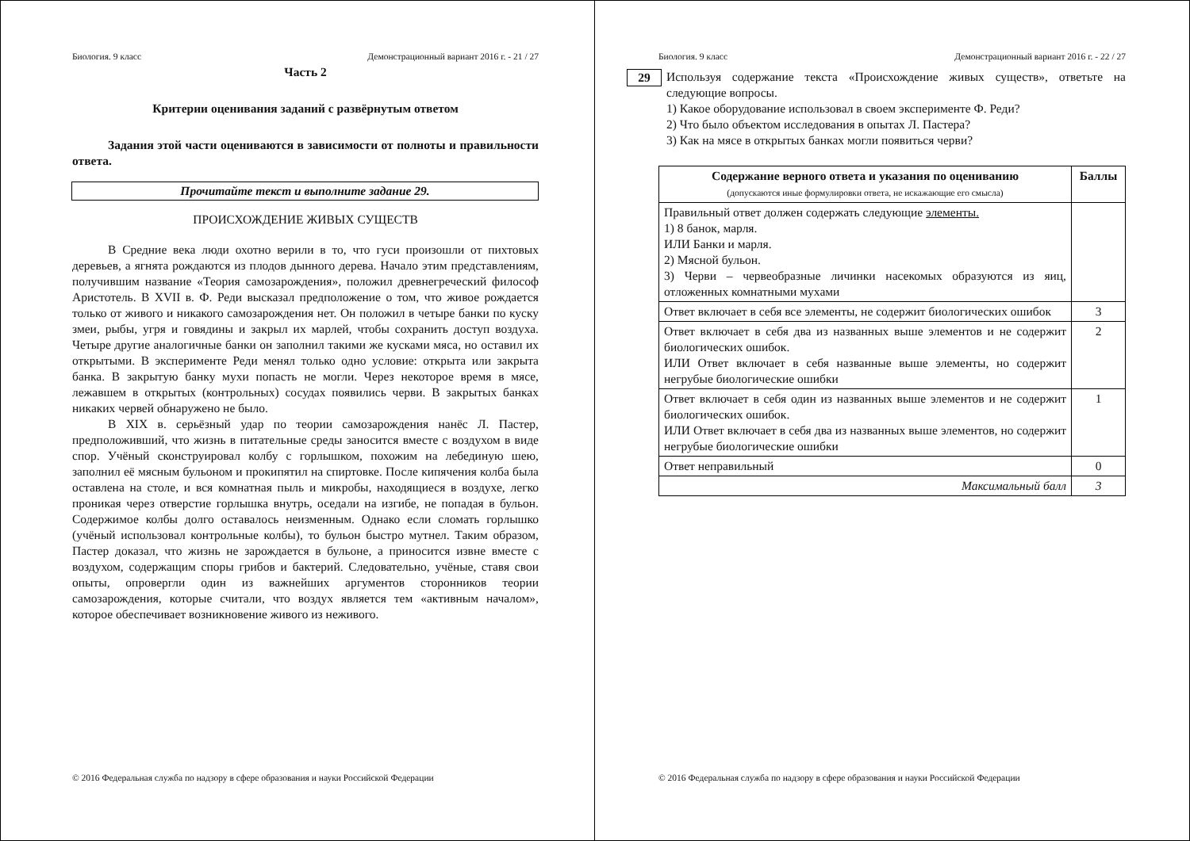Биология. 9 класс Демонстрационный вариант 2016 г. - 21 / 27
Часть 2
Критерии оценивания заданий с развёрнутым ответом
Задания этой части оцениваются в зависимости от полноты и правильности ответа.
Прочитайте текст и выполните задание 29.
ПРОИСХОЖДЕНИЕ ЖИВЫХ СУЩЕСТВ
В Средние века люди охотно верили в то, что гуси произошли от пихтовых деревьев, а ягнята рождаются из плодов дынного дерева. Начало этим представлениям, получившим название «Теория самозарождения», положил древнегреческий философ Аристотель. В XVII в. Ф. Реди высказал предположение о том, что живое рождается только от живого и никакого самозарождения нет. Он положил в четыре банки по куску змеи, рыбы, угря и говядины и закрыл их марлей, чтобы сохранить доступ воздуха. Четыре другие аналогичные банки он заполнил такими же кусками мяса, но оставил их открытыми. В эксперименте Реди менял только одно условие: открыта или закрыта банка. В закрытую банку мухи попасть не могли. Через некоторое время в мясе, лежавшем в открытых (контрольных) сосудах появились черви. В закрытых банках никаких червей обнаружено не было.
В XIX в. серьёзный удар по теории самозарождения нанёс Л. Пастер, предположивший, что жизнь в питательные среды заносится вместе с воздухом в виде спор. Учёный сконструировал колбу с горлышком, похожим на лебединую шею, заполнил её мясным бульоном и прокипятил на спиртовке. После кипячения колба была оставлена на столе, и вся комнатная пыль и микробы, находящиеся в воздухе, легко проникая через отверстие горлышка внутрь, оседали на изгибе, не попадая в бульон. Содержимое колбы долго оставалось неизменным. Однако если сломать горлышко (учёный использовал контрольные колбы), то бульон быстро мутнел. Таким образом, Пастер доказал, что жизнь не зарождается в бульоне, а приносится извне вместе с воздухом, содержащим споры грибов и бактерий. Следовательно, учёные, ставя свои опыты, опровергли один из важнейших аргументов сторонников теории самозарождения, которые считали, что воздух является тем «активным началом», которое обеспечивает возникновение живого из неживого.
© 2016 Федеральная служба по надзору в сфере образования и науки Российской Федерации
Биология. 9 класс Демонстрационный вариант 2016 г. - 22 / 27
29
Используя содержание текста «Происхождение живых существ», ответьте на следующие вопросы.
1) Какое оборудование использовал в своем эксперименте Ф. Реди?
2) Что было объектом исследования в опытах Л. Пастера?
3) Как на мясе в открытых банках могли появиться черви?
| Содержание верного ответа и указания по оцениванию (допускаются иные формулировки ответа, не искажающие его смысла) | Баллы |
| --- | --- |
| Правильный ответ должен содержать следующие элементы. 1) 8 банок, марля. ИЛИ Банки и марля. 2) Мясной бульон. 3) Черви – червеобразные личинки насекомых образуются из яиц, отложенных комнатными мухами | |
| Ответ включает в себя все элементы, не содержит биологических ошибок | 3 |
| Ответ включает в себя два из названных выше элементов и не содержит биологических ошибок. ИЛИ Ответ включает в себя названные выше элементы, но содержит негрубые биологические ошибки | 2 |
| Ответ включает в себя один из названных выше элементов и не содержит биологических ошибок. ИЛИ Ответ включает в себя два из названных выше элементов, но содержит негрубые биологические ошибки | 1 |
| Ответ неправильный | 0 |
| Максимальный балл | 3 |
© 2016 Федеральная служба по надзору в сфере образования и науки Российской Федерации